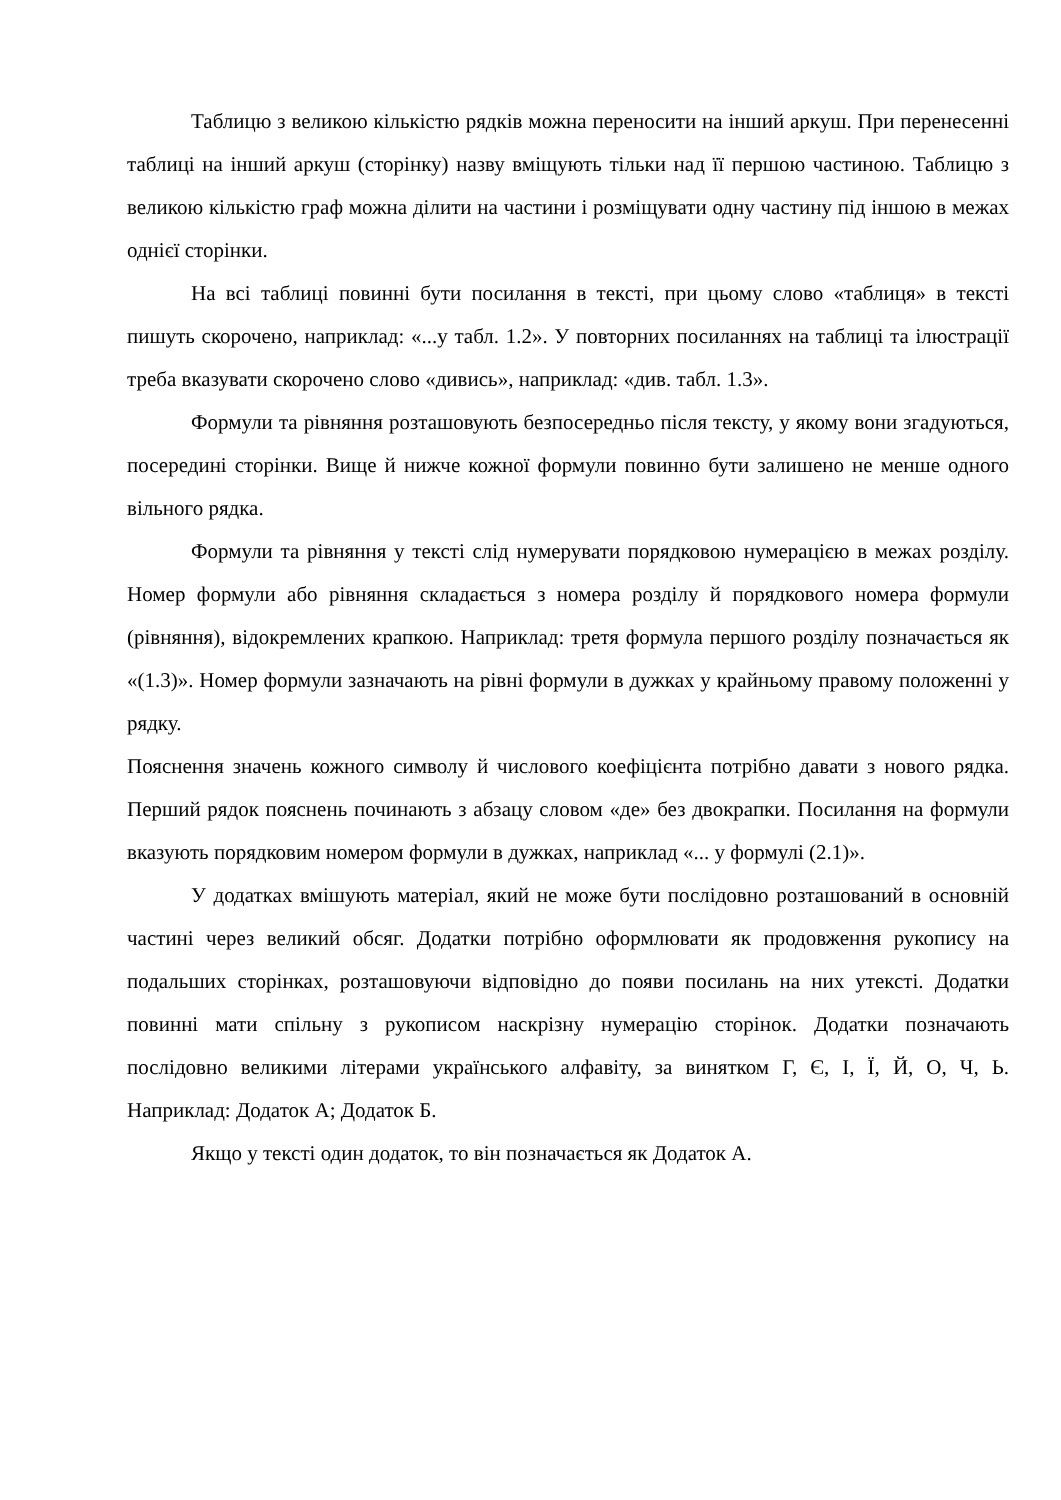Таблицю з великою кількістю рядків можна переносити на інший аркуш. При перенесенні таблиці на інший аркуш (сторінку) назву вміщують тільки над її першою частиною. Таблицю з великою кількістю граф можна ділити на частини і розміщувати одну частину під іншою в межах однієї сторінки.
На всі таблиці повинні бути посилання в тексті, при цьому слово «таблиця» в тексті пишуть скорочено, наприклад: «...у табл. 1.2». У повторних посиланнях на таблиці та ілюстрації треба вказувати скорочено слово «дивись», наприклад: «див. табл. 1.3».
Формули та рівняння розташовують безпосередньо після тексту, у якому вони згадуються, посередині сторінки. Вище й нижче кожної формули повинно бути залишено не менше одного вільного рядка.
Формули та рівняння у тексті слід нумерувати порядковою нумерацією в межах розділу. Номер формули або рівняння складається з номера розділу й порядкового номера формули (рівняння), відокремлених крапкою. Наприклад: третя формула першого розділу позначається як «(1.3)». Номер формули зазначають на рівні формули в дужках у крайньому правому положенні у рядку.
Пояснення значень кожного символу й числового коефіцієнта потрібно давати з нового рядка. Перший рядок пояснень починають з абзацу словом «де» без двокрапки. Посилання на формули вказують порядковим номером формули в дужках, наприклад «... у формулі (2.1)».
У додатках вмішують матеріал, який не може бути послідовно розташований в основній частині через великий обсяг. Додатки потрібно оформлювати як продовження рукопису на подальших сторінках, розташовуючи відповідно до появи посилань на них утексті. Додатки повинні мати спільну з рукописом наскрізну нумерацію сторінок. Додатки позначають послідовно великими літерами українського алфавіту, за винятком Г, Є, І, Ї, Й, О, Ч, Ь. Наприклад: Додаток А; Додаток Б.
Якщо у тексті один додаток, то він позначається як Додаток А.